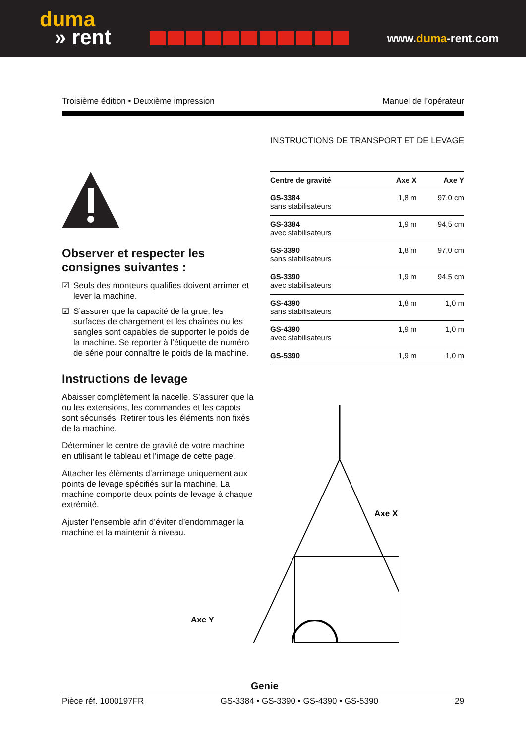duma
» rent
www.duma-rent.com
Troisième édition • Deuxième impression Manuel de l’opérateur
INSTRUCTIONS DE TRANSPORT ET DE LEVAGE
Observer et respecter les consignes suivantes :
☑ Seuls des monteurs qualifiés doivent arrimer et lever la machine.
☑ S’assurer que la capacité de la grue, les surfaces de chargement et les chaînes ou les sangles sont capables de supporter le poids de la machine. Se reporter à l’étiquette de numéro de série pour connaître le poids de la machine.
Instructions de levage
Abaisser complètement la nacelle. S’assurer que la ou les extensions, les commandes et les capots sont sécurisés. Retirer tous les éléments non fixés de la machine.
Déterminer le centre de gravité de votre machine en utilisant le tableau et l’image de cette page.
Attacher les éléments d’arrimage uniquement aux points de levage spécifiés sur la machine. La machine comporte deux points de levage à chaque extrémité.
Ajuster l’ensemble afin d’éviter d’endommager la machine et la maintenir à niveau.
| Centre de gravité | Axe X | Axe Y |
| --- | --- | --- |
| GS-3384 sans stabilisateurs | 1,8 m | 97,0 cm |
| GS-3384 avec stabilisateurs | 1,9 m | 94,5 cm |
| GS-3390 sans stabilisateurs | 1,8 m | 97,0 cm |
| GS-3390 avec stabilisateurs | 1,9 m | 94,5 cm |
| GS-4390 sans stabilisateurs | 1,8 m | 1,0 m |
| GS-4390 avec stabilisateurs | 1,9 m | 1,0 m |
| GS-5390 | 1,9 m | 1,0 m |
Axe X
Axe Y
Pièce réf. 1000197FR GS-3384 • GS-3390 • GS-4390 • GS-5390 29
Genie